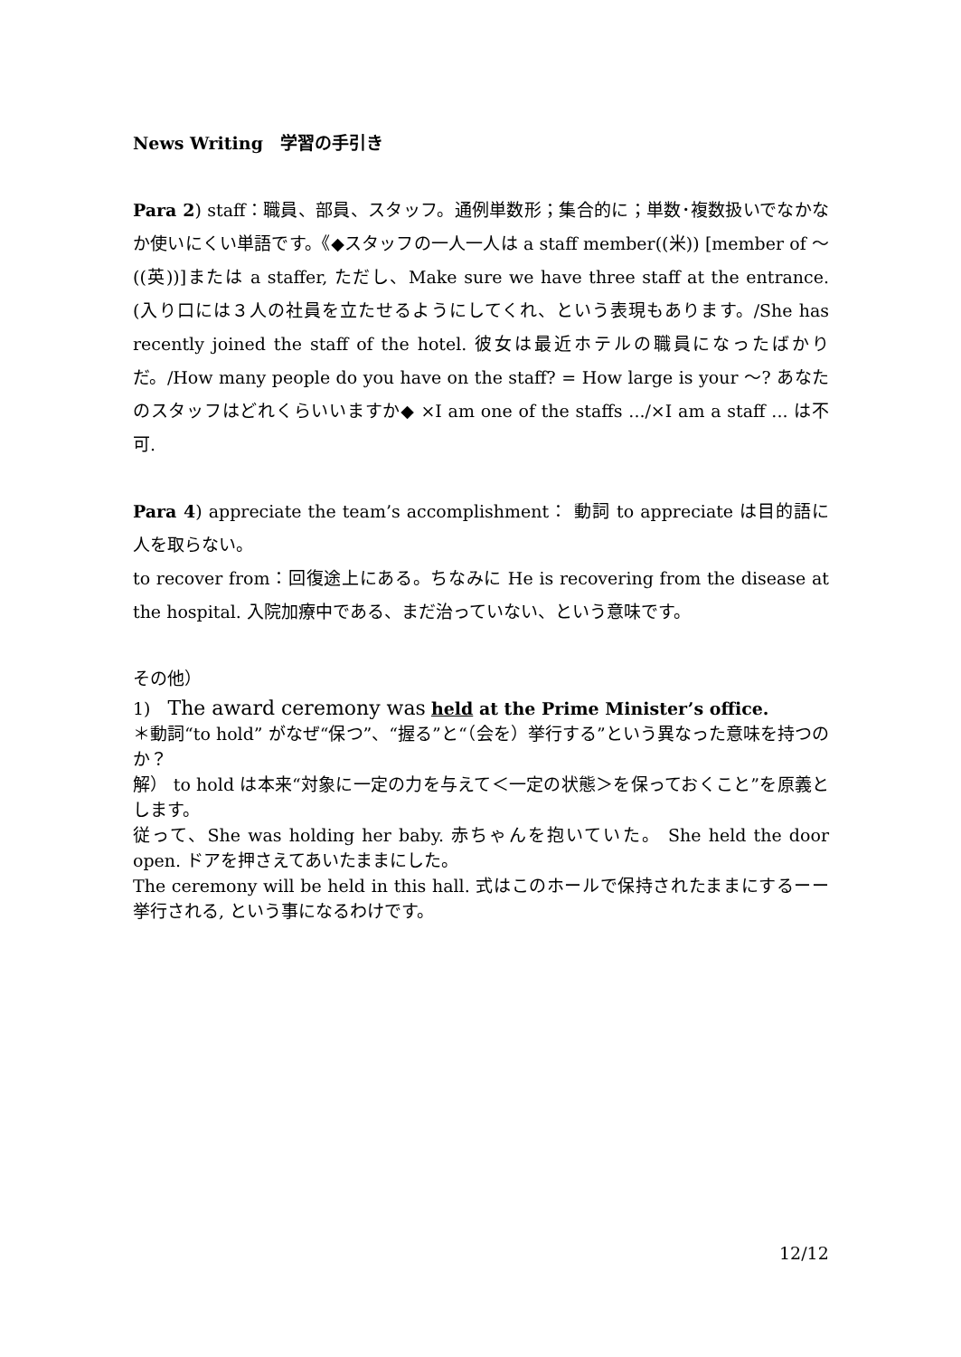News Writing　学習の手引き
Para 2) staff：職員、部員、スタッフ。通例単数形；集合的に；単数･複数扱いでなかなか使いにくい単語です。《◆スタッフの一人一人は a staff member((米)) [member of ～ ((英))]または a staffer, ただし、Make sure we have three staff at the entrance. (入り口には３人の社員を立たせるようにしてくれ、という表現もあります。/She has recently joined the staff of the hotel. 彼女は最近ホテルの職員になったばかりだ。/How many people do you have on the staff? = How large is your ～? あなたのスタッフはどれくらいいますか◆ ×I am one of the staffs .../×I am a staff ... は不可.
Para 4) appreciate the team’s accomplishment： 動詞 to appreciate は目的語に人を取らない。
to recover from：回復途上にある。ちなみに He is recovering from the disease at the hospital. 入院加療中である、まだ治っていない、という意味です。
その他）
1)　The award ceremony was held at the Prime Minister’s office.
＊動詞“to hold” がなぜ“保つ”、“握る”と“（会を）挙行する”という異なった意味を持つのか？
解） to hold は本来“対象に一定の力を与えて＜一定の状態＞を保っておくこと”を原義とします。
従って、She was holding her baby. 赤ちゃんを抱いていた。 She held the door open. ドアを押さえてあいたままにした。
The ceremony will be held in this hall. 式はこのホールで保持されたままにするーー挙行される, という事になるわけです。
12/12